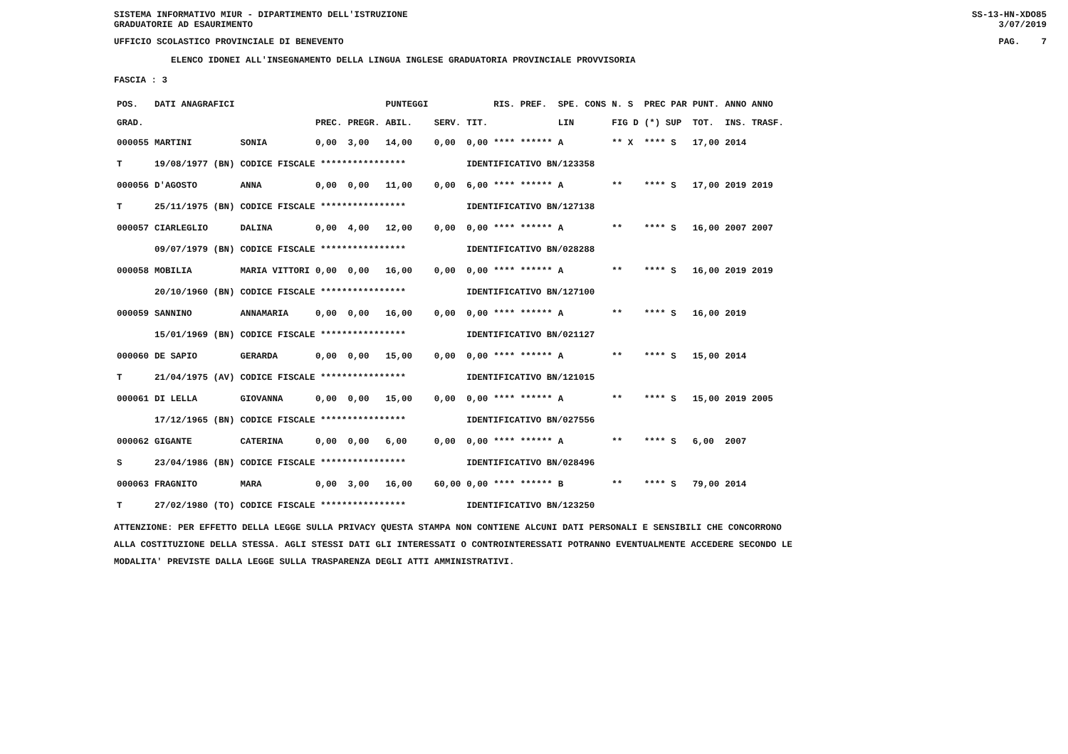SISTEMA INFORMATIVO MIUR - DIPARTIMENTO DELL'ISTRUZIONE
GRADUATORIE AD ESAURIMENTO SS-13-HN-XDO85
3/07/2019
UFFICIO SCOLASTICO PROVINCIALE DI BENEVENTO PAG. 7
ELENCO IDONEI ALL'INSEGNAMENTO DELLA LINGUA INGLESE GRADUATORIA PROVINCIALE PROVVISORIA
FASCIA : 3
| POS. | DATI ANAGRAFICI | | | | PUNTEGGI | | | RIS. PREF. | SPE. CONS | N. S | PREC PAR | PUNT. | ANNO ANNO |
| --- | --- | --- | --- | --- | --- | --- | --- | --- | --- | --- | --- | --- | --- |
| GRAD. | | | PREC. | PREGR. | ABIL. | SERV. | TIT. | | LIN | FIG D | (*) SUP | TOT. | INS. TRASF. |
| 000055 | MARTINI | SONIA | 0,00 | 3,00 | 14,00 | 0,00 | 0,00 | **** ****** | A | ** X | **** S | 17,00 | 2014 |
| T | 19/08/1977 (BN) | CODICE FISCALE **************** | | | | | IDENTIFICATIVO BN/123358 | | | | | | |
| 000056 | D'AGOSTO | ANNA | 0,00 | 0,00 | 11,00 | 0,00 | 6,00 | **** ****** | A | ** | **** S | 17,00 | 2019 2019 |
| T | 25/11/1975 (BN) | CODICE FISCALE **************** | | | | | IDENTIFICATIVO BN/127138 | | | | | | |
| 000057 | CIARLEGLIO | DALINA | 0,00 | 4,00 | 12,00 | 0,00 | 0,00 | **** ****** | A | ** | **** S | 16,00 | 2007 2007 |
| | 09/07/1979 (BN) | CODICE FISCALE **************** | | | | | IDENTIFICATIVO BN/028288 | | | | | | |
| 000058 | MOBILIA | MARIA VITTORI | 0,00 | 0,00 | 16,00 | 0,00 | 0,00 | **** ****** | A | ** | **** S | 16,00 | 2019 2019 |
| | 20/10/1960 (BN) | CODICE FISCALE **************** | | | | | IDENTIFICATIVO BN/127100 | | | | | | |
| 000059 | SANNINO | ANNAMARIA | 0,00 | 0,00 | 16,00 | 0,00 | 0,00 | **** ****** | A | ** | **** S | 16,00 | 2019 |
| | 15/01/1969 (BN) | CODICE FISCALE **************** | | | | | IDENTIFICATIVO BN/021127 | | | | | | |
| 000060 | DE SAPIO | GERARDA | 0,00 | 0,00 | 15,00 | 0,00 | 0,00 | **** ****** | A | ** | **** S | 15,00 | 2014 |
| T | 21/04/1975 (AV) | CODICE FISCALE **************** | | | | | IDENTIFICATIVO BN/121015 | | | | | | |
| 000061 | DI LELLA | GIOVANNA | 0,00 | 0,00 | 15,00 | 0,00 | 0,00 | **** ****** | A | ** | **** S | 15,00 | 2019 2005 |
| | 17/12/1965 (BN) | CODICE FISCALE **************** | | | | | IDENTIFICATIVO BN/027556 | | | | | | |
| 000062 | GIGANTE | CATERINA | 0,00 | 0,00 | 6,00 | 0,00 | 0,00 | **** ****** | A | ** | **** S | 6,00 | 2007 |
| S | 23/04/1986 (BN) | CODICE FISCALE **************** | | | | | IDENTIFICATIVO BN/028496 | | | | | | |
| 000063 | FRAGNITO | MARA | 0,00 | 3,00 | 16,00 | 60,00 | 0,00 | **** ****** | B | ** | **** S | 79,00 | 2014 |
| T | 27/02/1980 (TO) | CODICE FISCALE **************** | | | | | IDENTIFICATIVO BN/123250 | | | | | | |
ATTENZIONE: PER EFFETTO DELLA LEGGE SULLA PRIVACY QUESTA STAMPA NON CONTIENE ALCUNI DATI PERSONALI E SENSIBILI CHE CONCORRONO
ALLA COSTITUZIONE DELLA STESSA. AGLI STESSI DATI GLI INTERESSATI O CONTROINTERESSATI POTRANNO EVENTUALMENTE ACCEDERE SECONDO LE
MODALITA' PREVISTE DALLA LEGGE SULLA TRASPARENZA DEGLI ATTI AMMINISTRATIVI.